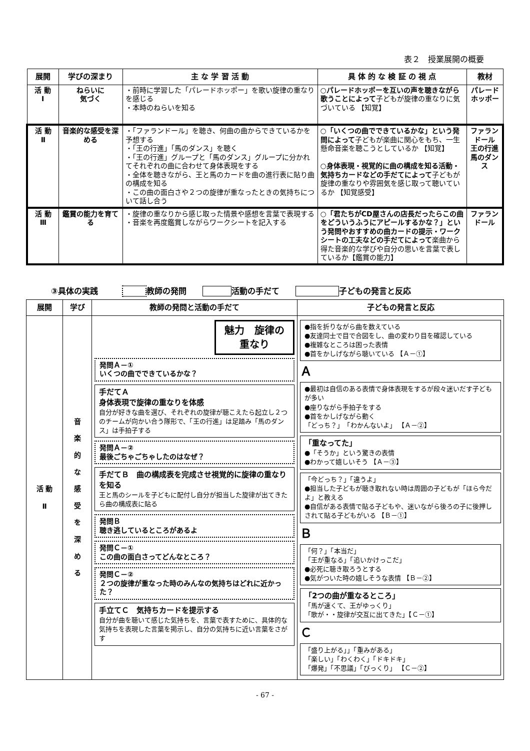表２　授業展開の概要
| 展開 | 学びの深まり | 主 な 学 習 活 動 | 具 体 的 な 検 証 の 視 点 | 教材 |
| --- | --- | --- | --- | --- |
| 活 動 Ⅰ | ねらいに 気づく | ・前時に学習した「パレードホッポー」を歌い旋律の重なりを感じる ・本時のねらいを知る | ○パレードホッポーを互いの声を聴きながら歌うことによって 子どもが旋律の重なりに気づいている 【知覚】 | パレードホッポー |
| 活 動 Ⅱ | 音楽的な感受を深める | ・「ファランドール」を聴き、何曲の曲からできているかを予想する ・「王の行進」「馬のダンス」を聴く ・「王の行進」グループと「馬のダンス」グループに分かれてそれぞれの曲に合わせて身体表現をする ・全体を聴きながら、王と馬のカードを曲の進行表に貼り曲の構成を知る ・この曲の面白さや２つの旋律が重なったときの気持ちについて話し合う | ○「いくつの曲でできているかな」という発問によって 子どもが楽曲に関心をもち、一生懸命音楽を聴こうとしているか 【知覚】 ○身体表現・視覚的に曲の構成を知る活動・気持ちカードなどの手だてによって 子どもが旋律の重なりや雰囲気を感じ取って聴いているか 【知覚感受】 | ファランドール 王の行進 馬のダンス |
| 活 動 Ⅲ | 鑑賞の能力を育てる | ・旋律の重なりから感じ取った情景や感想を言葉で表現する ・音楽を再度鑑賞しながらワークシートを記入する | ○「君たちがCD屋さんの店長だったらこの曲をどういうふうにアピールするかな？」という発問やおすすめの曲カードの提示・ワークシートの工夫などの手だてによって 楽曲から得た音楽的な学びや自分の思いを言葉で表しているか【鑑賞の能力】 | ファランドール |
③具体の実践　　　 教師の発問　　 活動の手だて　　 子どもの発言と反応
| 展開 | 学び | 教師の発問と活動の手だて | 子どもの発言と反応 |
| --- | --- | --- | --- |
| 活 動 Ⅱ | 音 楽 的 な 感 受 を 深 め る | 魅力 旋律の重なり 発問Ａ－① いくつの曲でできているかな？ 手だてＡ 身体表現で旋律の重なりを体感 自分が好きな曲を選び、それぞれの旋律が聴こえたら起立し２つのチームが向かい合う隊形で、「王の行進」は足踏み「馬のダンス」は手拍子する 発問Ａ－② 最後ごちゃごちゃしたのはなぜ？ 手だてＢ 曲の構成表を完成させ視覚的に旋律の重なりを知る 王と馬のシールを子どもに配付し自分が担当した旋律が出てきたら曲の構成表に貼る 発問Ｂ 聴き逃しているところがあるよ 発問Ｃ－① この曲の面白さってどんなところ？ 発問Ｃ－② ２つの旋律が重なった時のみんなの気持ちはどれに近かった？ 手立てＣ 気持ちカードを提示する 自分が曲を聴いて感じた気持ちを、言葉で表すために、具体的な気持ちを表現した言葉を掲示し、自分の気持ちに近い言葉をさがす | ●指を折りながら曲を数えている ●友達同士で目で合図をし、曲の変わり目を確認している ●複雑なところは困った表情 ●首をかしげながら聴いている 【Ａ－①】 Ａ ●最初は自信のある表情で身体表現をするが段々迷いだす子どもが多い ●座りながら手拍子をする ●首をかしげながら動く 「どっち？」 「わかんないよ」 【Ａ－②】 「重なってた」 ●「そうか」という驚きの表情 ●わかって嬉しいそう 【Ａ－③】 「今どっち？」「違うよ」 ●担当した子どもが聴き取れない時は周囲の子どもが「ほら今だよ」と教える ●自信がある表情で貼る子どもや、迷いながら後ろの子に後押しされて貼る子どもがいる 【Ｂ－①】 Ｂ 「何？」「本当だ」 「王が重なる」「追いかけっこだ」 ●必死に聴き取ろうとする ●気がついた時の嬉しそうな表情 【Ｂ－②】 「2つの曲が重なるところ」 「馬が速くて、王がゆっくり」 「歌が・・旋律が交互に出てきた」【Ｃ－①】 Ｃ 「盛り上がる」」「重みがある」 「楽しい」「わくわく」「ドキドキ」 「爆発」「不思議」「びっくり」 【Ｃ－②】 |
- 67 -